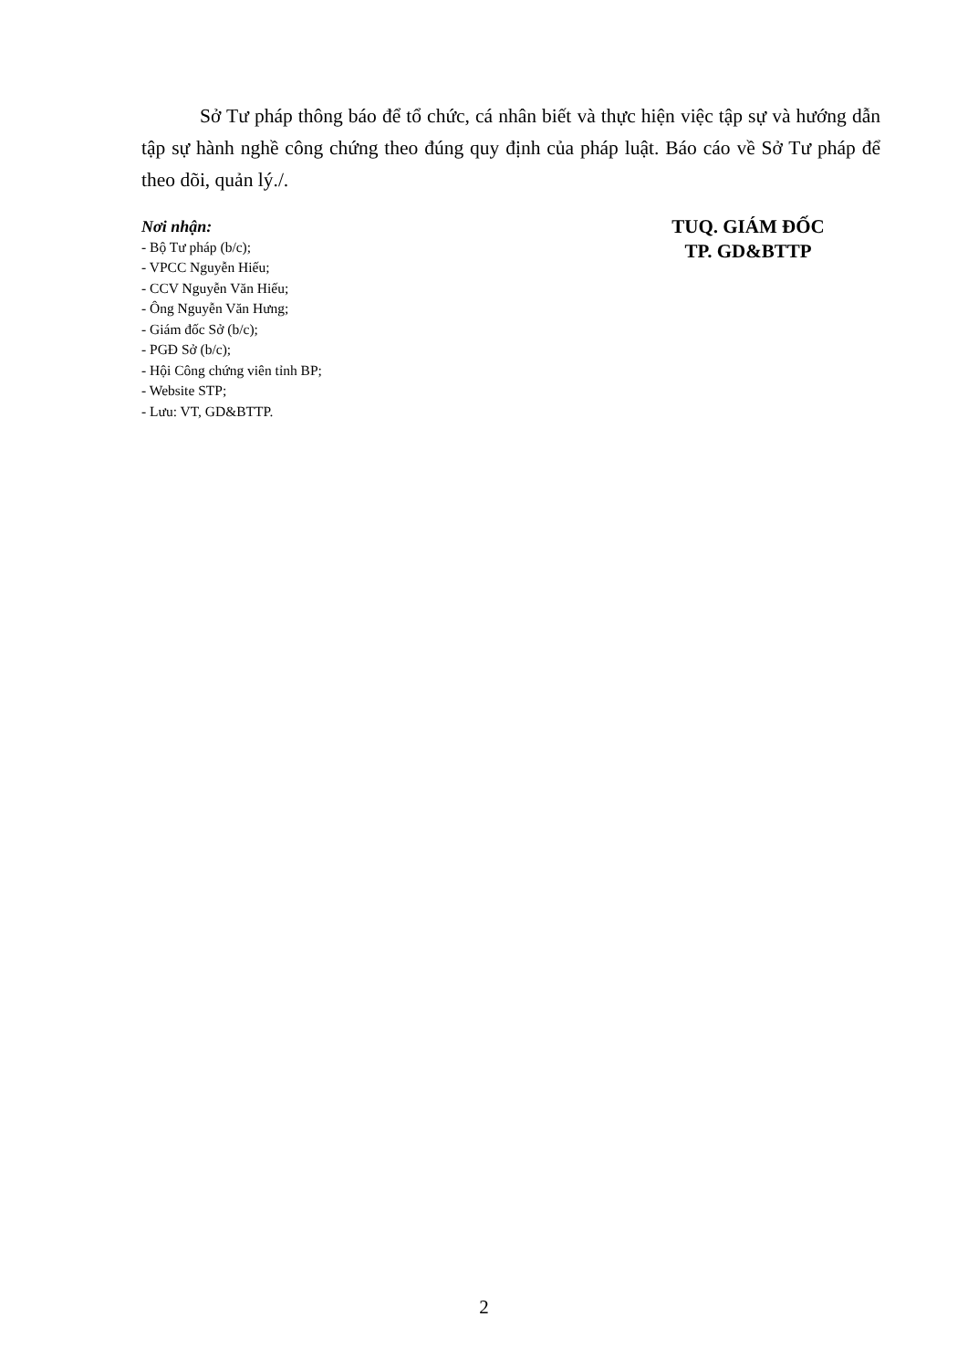Sở Tư pháp thông báo để tổ chức, cá nhân biết và thực hiện việc tập sự và hướng dẫn tập sự hành nghề công chứng theo đúng quy định của pháp luật. Báo cáo về Sở Tư pháp để theo dõi, quản lý./.
Nơi nhận:
- Bộ Tư pháp (b/c);
- VPCC Nguyễn Hiếu;
- CCV Nguyễn Văn Hiếu;
- Ông Nguyễn Văn Hưng;
- Giám đốc Sở (b/c);
- PGĐ Sở (b/c);
- Hội Công chứng viên tỉnh BP;
- Website STP;
- Lưu: VT, GD&BTTP.
TUQ. GIÁM ĐỐC
TP. GD&BTTP
2